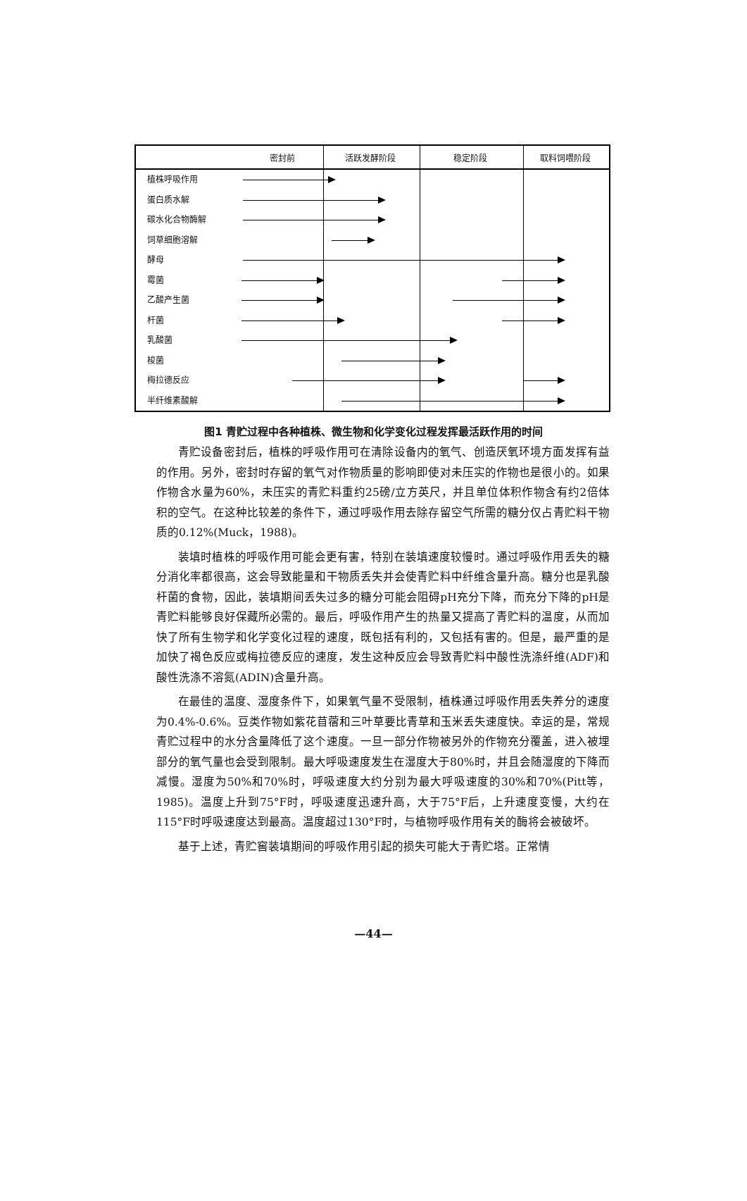密封前 活跃发酵阶段 稳定阶段 取料饲喂阶段
植株呼吸作用
蛋白质水解
碳水化合物酶解
饲草细胞溶解
酵母
霉菌
乙酸产生菌
杆菌
乳酸菌
梭菌
梅拉德反应
半纤维素酸解
图1 青贮过程中各种植株、微生物和化学变化过程发挥最活跃作用的时间
青贮设备密封后，植株的呼吸作用可在清除设备内的氧气、创造厌氧环境方面发挥有益的作用。另外，密封时存留的氧气对作物质量的影响即使对未压实的作物也是很小的。如果作物含水量为60%，未压实的青贮料重约25磅/立方英尺，并且单位体积作物含有约2倍体积的空气。在这种比较差的条件下，通过呼吸作用去除存留空气所需的糖分仅占青贮料干物质的0.12%(Muck，1988)。
装填时植株的呼吸作用可能会更有害，特别在装填速度较慢时。通过呼吸作用丢失的糖分消化率都很高，这会导致能量和干物质丢失并会使青贮料中纤维含量升高。糖分也是乳酸杆菌的食物，因此，装填期间丢失过多的糖分可能会阻碍pH充分下降，而充分下降的pH是青贮料能够良好保藏所必需的。最后，呼吸作用产生的热量又提高了青贮料的温度，从而加快了所有生物学和化学变化过程的速度，既包括有利的，又包括有害的。但是，最严重的是加快了褐色反应或梅拉德反应的速度，发生这种反应会导致青贮料中酸性洗涤纤维(ADF)和酸性洗涤不溶氮(ADIN)含量升高。
在最佳的温度、湿度条件下，如果氧气量不受限制，植株通过呼吸作用丢失养分的速度为0.4%-0.6%。豆类作物如紫花苜蓿和三叶草要比青草和玉米丢失速度快。幸运的是，常规青贮过程中的水分含量降低了这个速度。一旦一部分作物被另外的作物充分覆盖，进入被埋部分的氧气量也会受到限制。最大呼吸速度发生在湿度大于80%时，并且会随湿度的下降而减慢。湿度为50%和70%时，呼吸速度大约分别为最大呼吸速度的30%和70%(Pitt等，1985)。温度上升到75°F时，呼吸速度迅速升高，大于75°F后，上升速度变慢，大约在115°F时呼吸速度达到最高。温度超过130°F时，与植物呼吸作用有关的酶将会被破坏。
基于上述，青贮窖装填期间的呼吸作用引起的损失可能大于青贮塔。正常情
—44—